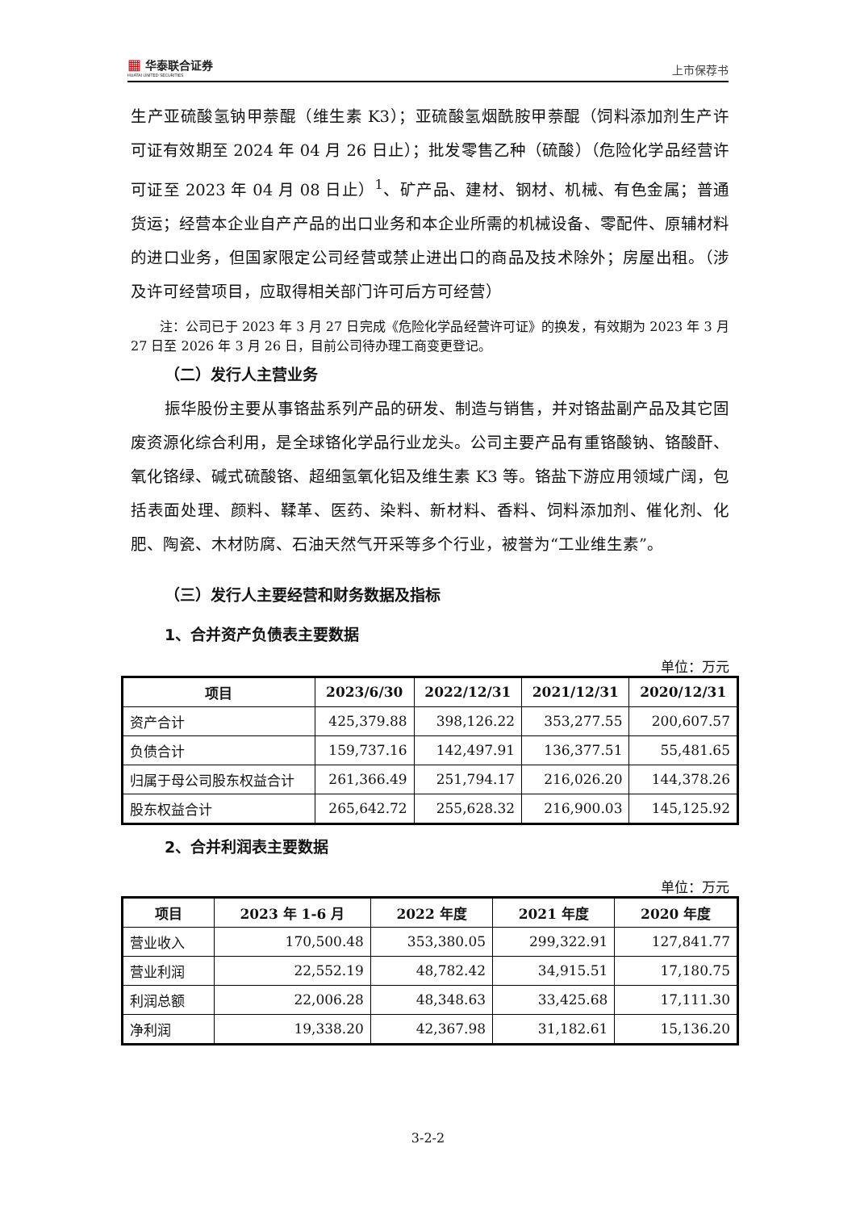▦ 华泰联合证券
HUATAI UNITED SECURITIES
上市保荐书
生产亚硫酸氢钠甲萘醌（维生素 K3）；亚硫酸氢烟酰胺甲萘醌（饲料添加剂生产许可证有效期至 2024 年 04 月 26 日止）；批发零售乙种（硫酸）（危险化学品经营许可证至 2023 年 04 月 08 日止）<sup>1</sup>、矿产品、建材、钢材、机械、有色金属；普通货运；经营本企业自产产品的出口业务和本企业所需的机械设备、零配件、原辅材料的进口业务，但国家限定公司经营或禁止进出口的商品及技术除外；房屋出租。（涉及许可经营项目，应取得相关部门许可后方可经营）
注：公司已于 2023 年 3 月 27 日完成《危险化学品经营许可证》的换发，有效期为 2023 年 3 月 27 日至 2026 年 3 月 26 日，目前公司待办理工商变更登记。
（二）发行人主营业务
振华股份主要从事铬盐系列产品的研发、制造与销售，并对铬盐副产品及其它固废资源化综合利用，是全球铬化学品行业龙头。公司主要产品有重铬酸钠、铬酸酐、氧化铬绿、碱式硫酸铬、超细氢氧化铝及维生素 K3 等。铬盐下游应用领域广阔，包括表面处理、颜料、鞣革、医药、染料、新材料、香料、饲料添加剂、催化剂、化肥、陶瓷、木材防腐、石油天然气开采等多个行业，被誉为“工业维生素”。
（三）发行人主要经营和财务数据及指标
1、合并资产负债表主要数据
单位：万元
| 项目 | 2023/6/30 | 2022/12/31 | 2021/12/31 | 2020/12/31 |
| --- | --- | --- | --- | --- |
| 资产合计 | 425,379.88 | 398,126.22 | 353,277.55 | 200,607.57 |
| 负债合计 | 159,737.16 | 142,497.91 | 136,377.51 | 55,481.65 |
| 归属于母公司股东权益合计 | 261,366.49 | 251,794.17 | 216,026.20 | 144,378.26 |
| 股东权益合计 | 265,642.72 | 255,628.32 | 216,900.03 | 145,125.92 |
2、合并利润表主要数据
单位：万元
| 项目 | 2023 年 1-6 月 | 2022 年度 | 2021 年度 | 2020 年度 |
| --- | --- | --- | --- | --- |
| 营业收入 | 170,500.48 | 353,380.05 | 299,322.91 | 127,841.77 |
| 营业利润 | 22,552.19 | 48,782.42 | 34,915.51 | 17,180.75 |
| 利润总额 | 22,006.28 | 48,348.63 | 33,425.68 | 17,111.30 |
| 净利润 | 19,338.20 | 42,367.98 | 31,182.61 | 15,136.20 |
3-2-2